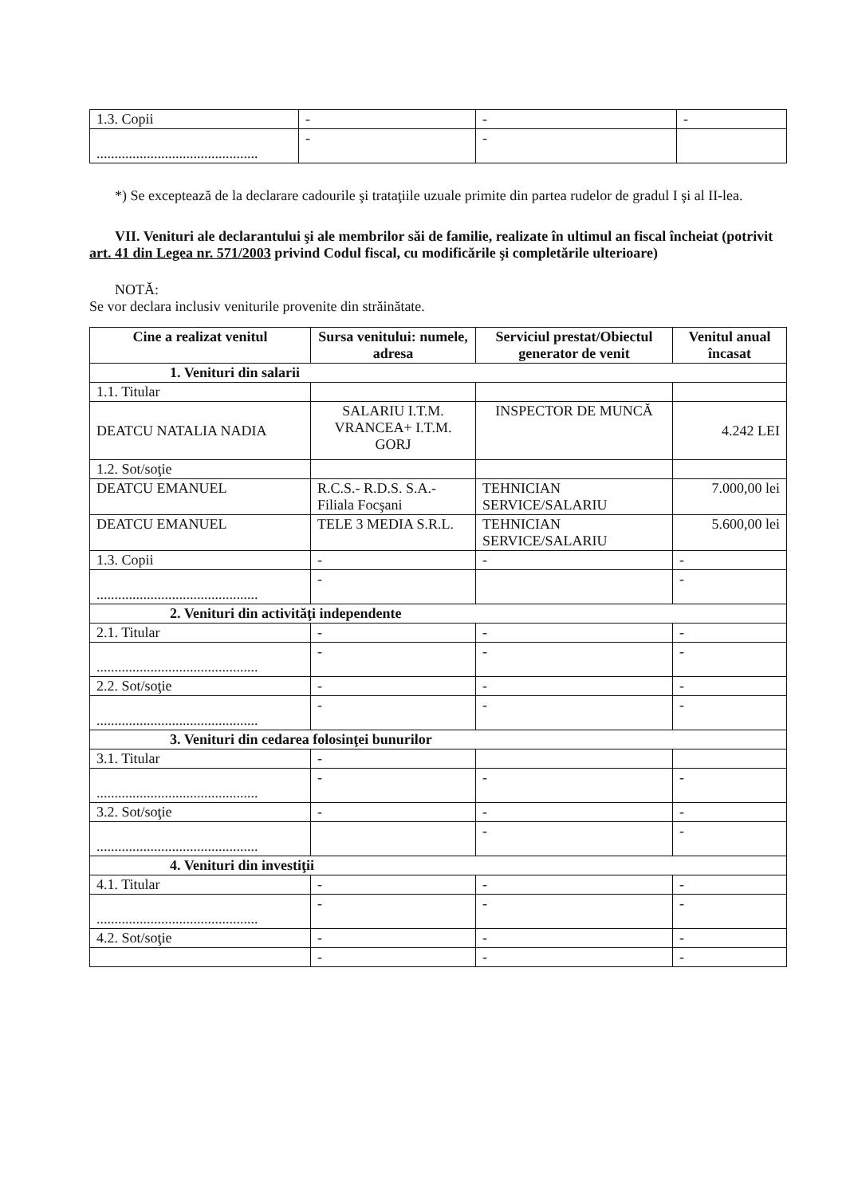| 1.3. Copii | - | - | - |
| ............................................. | - | - | |
*) Se exceptează de la declarare cadourile şi trataţiile uzuale primite din partea rudelor de gradul I şi al II-lea.
VII. Venituri ale declarantului şi ale membrilor săi de familie, realizate în ultimul an fiscal încheiat (potrivit art. 41 din Legea nr. 571/2003 privind Codul fiscal, cu modificările şi completările ulterioare)
NOTĂ:
Se vor declara inclusiv veniturile provenite din străinătate.
| Cine a realizat venitul | Sursa venitului: numele, adresa | Serviciul prestat/Obiectul generator de venit | Venitul anual încasat |
| --- | --- | --- | --- |
| 1. Venituri din salarii | | | |
| 1.1. Titular | | | |
| DEATCU NATALIA NADIA | SALARIU I.T.M. VRANCEA+ I.T.M. GORJ | INSPECTOR DE MUNCĂ | 4.242 LEI |
| 1.2. Sot/soţie | | | |
| DEATCU EMANUEL | R.C.S.- R.D.S. S.A.- Filiala Focşani | TEHNICIAN SERVICE/SALARIU | 7.000,00 lei |
| DEATCU EMANUEL | TELE 3 MEDIA S.R.L. | TEHNICIAN SERVICE/SALARIU | 5.600,00 lei |
| 1.3. Copii | - | - | - |
| ............................................. | - | | - |
| 2. Venituri din activităţi independente | | | |
| 2.1. Titular | - | - | - |
| ............................................. | - | - | - |
| 2.2. Sot/soţie | - | - | - |
| ............................................. | - | - | - |
| 3. Venituri din cedarea folosinţei bunurilor | | | |
| 3.1. Titular | - | | |
| ............................................. | - | - | - |
| 3.2. Sot/soţie | - | - | - |
| ............................................. | | - | - |
| 4. Venituri din investiţii | | | |
| 4.1. Titular | - | - | - |
| ............................................. | - | - | - |
| 4.2. Sot/soţie | - | - | - |
| | - | - | - |